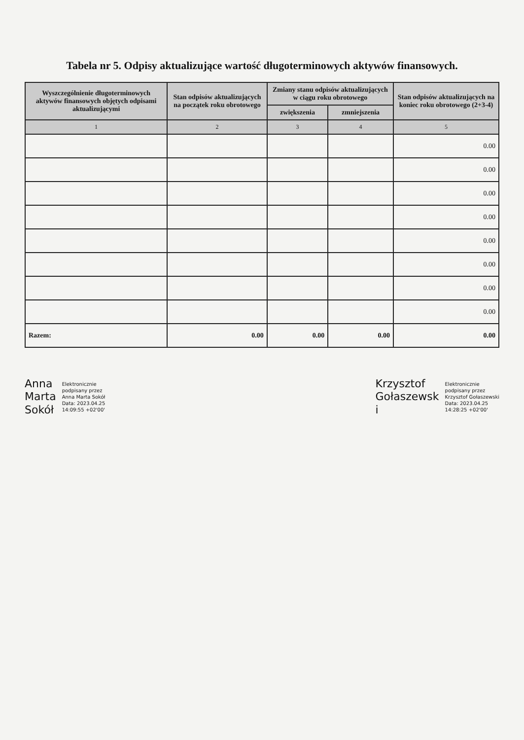Tabela nr 5. Odpisy aktualizujące wartość długoterminowych aktywów finansowych.
| Wyszczególnienie długoterminowych aktywów finansowych objętych odpisami aktualizującymi | Stan odpisów aktualizujących na początek roku obrotowego | Zmiany stanu odpisów aktualizujących w ciągu roku obrotowego | | Stan odpisów aktualizujących na koniec roku obrotowego (2+3-4) |
| --- | --- | --- | --- | --- |
| | | zwiększenia | zmniejszenia | |
| 1 | 2 | 3 | 4 | 5 |
| | | | | 0.00 |
| | | | | 0.00 |
| | | | | 0.00 |
| | | | | 0.00 |
| | | | | 0.00 |
| | | | | 0.00 |
| | | | | 0.00 |
| | | | | 0.00 |
| Razem: | 0.00 | 0.00 | 0.00 | 0.00 |
Anna
Marta
Sokół
Elektronicznie
podpisany przez
Anna Marta Sokół
Data: 2023.04.25
14:09:55 +02'00'
Krzysztof
Gołaszewsk
i
Elektronicznie
podpisany przez
Krzysztof Gołaszewski
Data: 2023.04.25
14:28:25 +02'00'